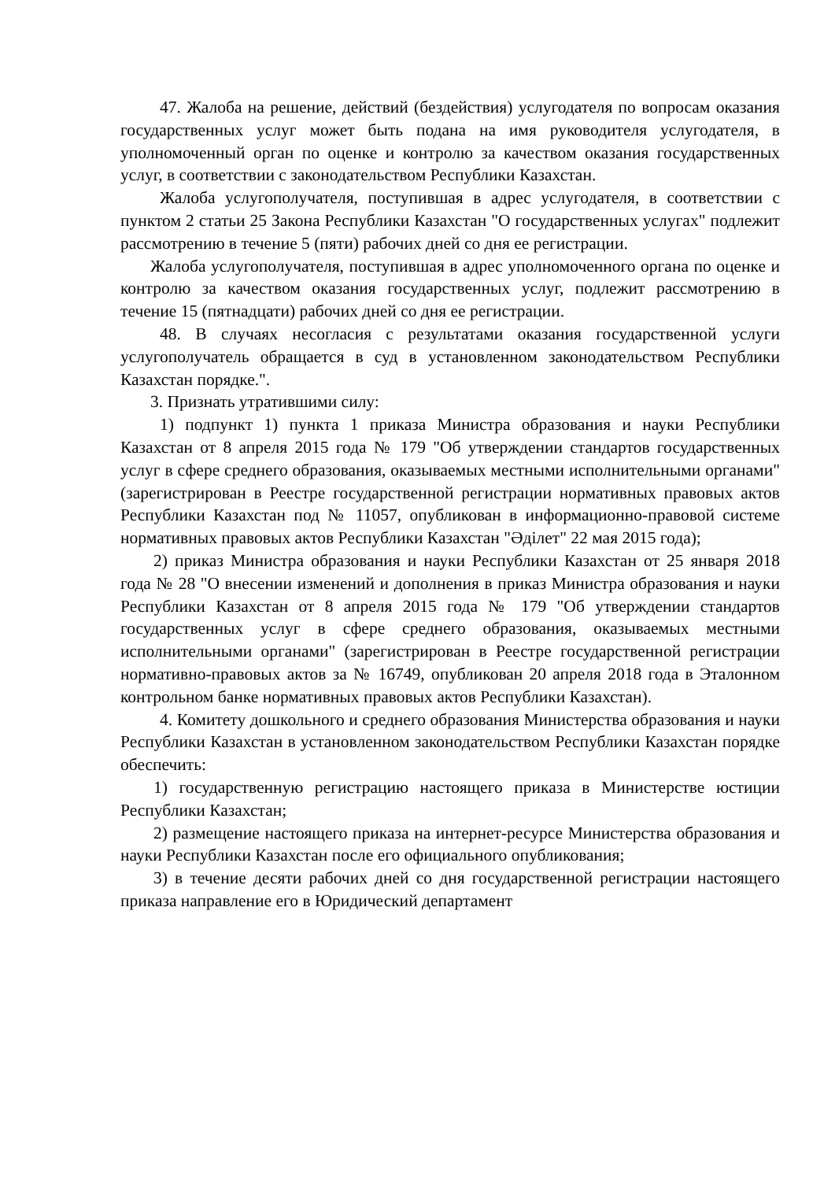47. Жалоба на решение, действий (бездействия) услугодателя по вопросам оказания государственных услуг может быть подана на имя руководителя услугодателя, в уполномоченный орган по оценке и контролю за качеством оказания государственных услуг, в соответствии с законодательством Республики Казахстан.
Жалоба услугополучателя, поступившая в адрес услугодателя, в соответствии с пунктом 2 статьи 25 Закона Республики Казахстан "О государственных услугах" подлежит рассмотрению в течение 5 (пяти) рабочих дней со дня ее регистрации.
Жалоба услугополучателя, поступившая в адрес уполномоченного органа по оценке и контролю за качеством оказания государственных услуг, подлежит рассмотрению в течение 15 (пятнадцати) рабочих дней со дня ее регистрации.
48. В случаях несогласия с результатами оказания государственной услуги услугополучатель обращается в суд в установленном законодательством Республики Казахстан порядке.".
3. Признать утратившими силу:
1) подпункт 1) пункта 1 приказа Министра образования и науки Республики Казахстан от 8 апреля 2015 года № 179 "Об утверждении стандартов государственных услуг в сфере среднего образования, оказываемых местными исполнительными органами" (зарегистрирован в Реестре государственной регистрации нормативных правовых актов Республики Казахстан под № 11057, опубликован в информационно-правовой системе нормативных правовых актов Республики Казахстан "Әділет" 22 мая 2015 года);
2) приказ Министра образования и науки Республики Казахстан от 25 января 2018 года № 28 "О внесении изменений и дополнения в приказ Министра образования и науки Республики Казахстан от 8 апреля 2015 года № 179 "Об утверждении стандартов государственных услуг в сфере среднего образования, оказываемых местными исполнительными органами" (зарегистрирован в Реестре государственной регистрации нормативно-правовых актов за № 16749, опубликован 20 апреля 2018 года в Эталонном контрольном банке нормативных правовых актов Республики Казахстан).
4. Комитету дошкольного и среднего образования Министерства образования и науки Республики Казахстан в установленном законодательством Республики Казахстан порядке обеспечить:
1) государственную регистрацию настоящего приказа в Министерстве юстиции Республики Казахстан;
2) размещение настоящего приказа на интернет-ресурсе Министерства образования и науки Республики Казахстан после его официального опубликования;
3) в течение десяти рабочих дней со дня государственной регистрации настоящего приказа направление его в Юридический департамент